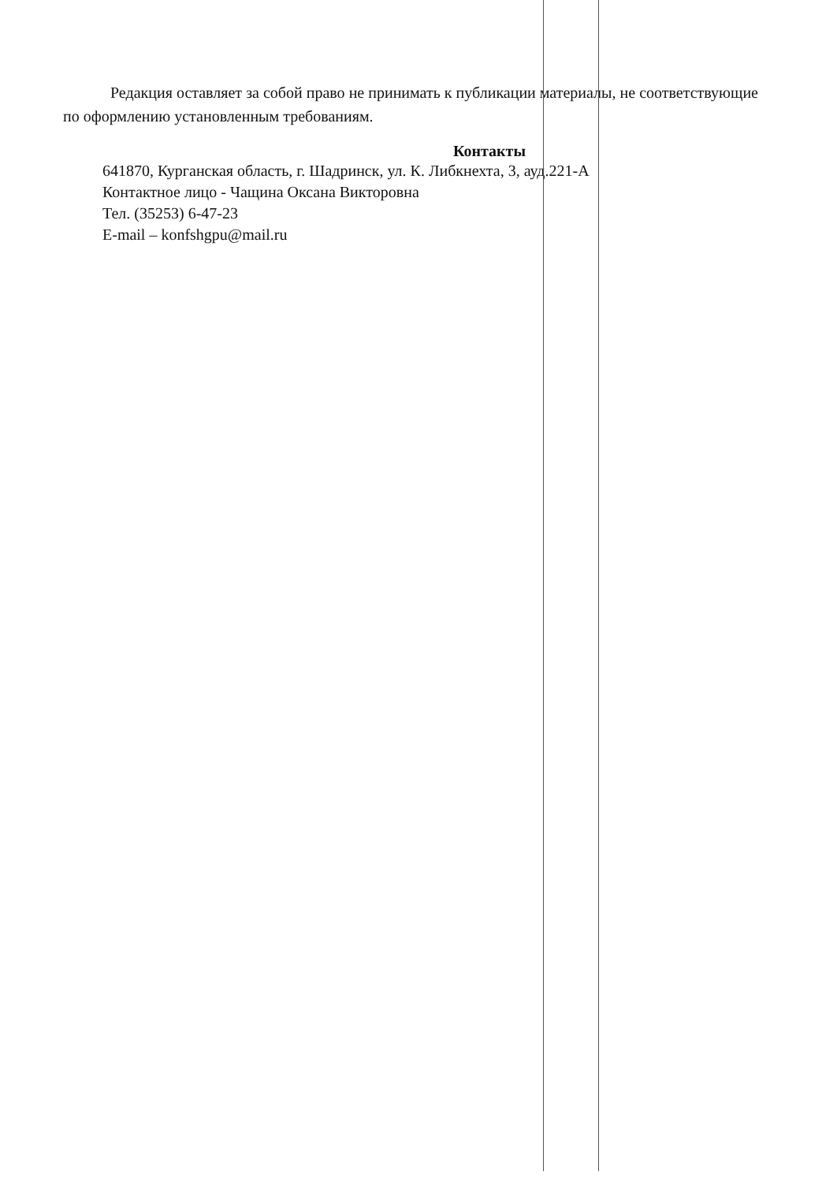Редакция оставляет за собой право не принимать к публикации материалы, не соответствующие по оформлению установленным требованиям.
Контакты
641870, Курганская область, г. Шадринск, ул. К. Либкнехта, 3, ауд.221-А
Контактное лицо - Чащина Оксана Викторовна
Тел. (35253) 6-47-23
E-mail – konfshgpu@mail.ru